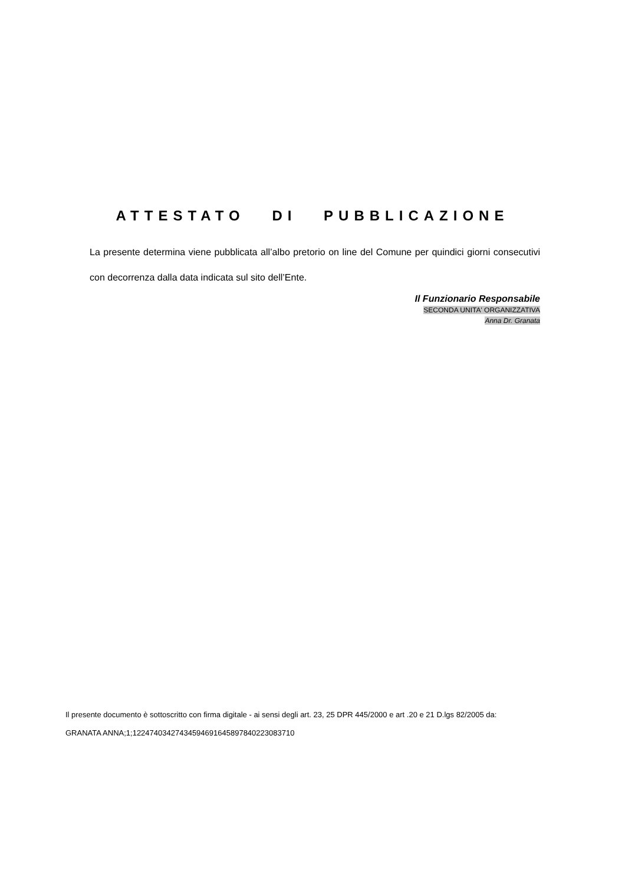ATTESTATO DI PUBBLICAZIONE
La presente determina viene pubblicata all’albo pretorio on line del Comune per quindici giorni consecutivi con decorrenza dalla data indicata sul sito dell’Ente.
Il Funzionario Responsabile
SECONDA UNITA' ORGANIZZATIVA
Anna Dr. Granata
Il presente documento è sottoscritto con firma digitale - ai sensi degli art. 23, 25 DPR 445/2000 e art .20 e 21 D.lgs 82/2005 da:
GRANATA ANNA;1;12247403427434594691645897840223083710